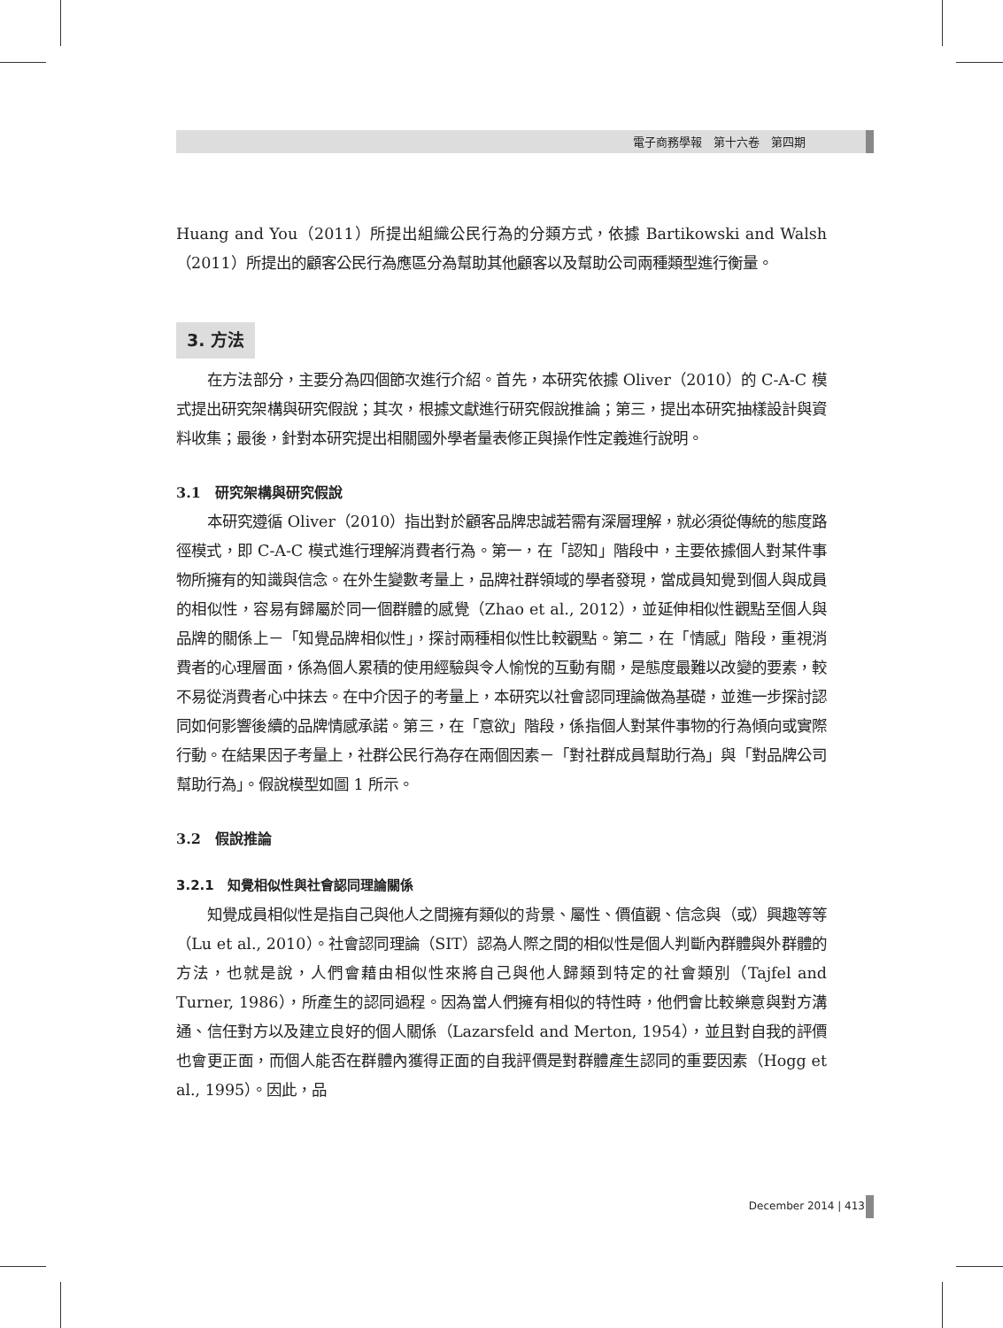電子商務學報　第十六卷　第四期
Huang and You（2011）所提出組織公民行為的分類方式，依據 Bartikowski and Walsh（2011）所提出的顧客公民行為應區分為幫助其他顧客以及幫助公司兩種類型進行衡量。
3. 方法
在方法部分，主要分為四個節次進行介紹。首先，本研究依據 Oliver（2010）的 C-A-C 模式提出研究架構與研究假說；其次，根據文獻進行研究假說推論；第三，提出本研究抽樣設計與資料收集；最後，針對本研究提出相關國外學者量表修正與操作性定義進行說明。
3.1　研究架構與研究假說
本研究遵循 Oliver（2010）指出對於顧客品牌忠誠若需有深層理解，就必須從傳統的態度路徑模式，即 C-A-C 模式進行理解消費者行為。第一，在「認知」階段中，主要依據個人對某件事物所擁有的知識與信念。在外生變數考量上，品牌社群領域的學者發現，當成員知覺到個人與成員的相似性，容易有歸屬於同一個群體的感覺（Zhao et al., 2012），並延伸相似性觀點至個人與品牌的關係上－「知覺品牌相似性」，探討兩種相似性比較觀點。第二，在「情感」階段，重視消費者的心理層面，係為個人累積的使用經驗與令人愉悅的互動有關，是態度最難以改變的要素，較不易從消費者心中抹去。在中介因子的考量上，本研究以社會認同理論做為基礎，並進一步探討認同如何影響後續的品牌情感承諾。第三，在「意欲」階段，係指個人對某件事物的行為傾向或實際行動。在結果因子考量上，社群公民行為存在兩個因素－「對社群成員幫助行為」與「對品牌公司幫助行為」。假說模型如圖 1 所示。
3.2　假說推論
3.2.1　知覺相似性與社會認同理論關係
知覺成員相似性是指自己與他人之間擁有類似的背景、屬性、價值觀、信念與（或）興趣等等（Lu et al., 2010）。社會認同理論（SIT）認為人際之間的相似性是個人判斷內群體與外群體的方法，也就是說，人們會藉由相似性來將自己與他人歸類到特定的社會類別（Tajfel and Turner, 1986），所產生的認同過程。因為當人們擁有相似的特性時，他們會比較樂意與對方溝通、信任對方以及建立良好的個人關係（Lazarsfeld and Merton, 1954），並且對自我的評價也會更正面，而個人能否在群體內獲得正面的自我評價是對群體產生認同的重要因素（Hogg et al., 1995）。因此，品
December 2014 | 413